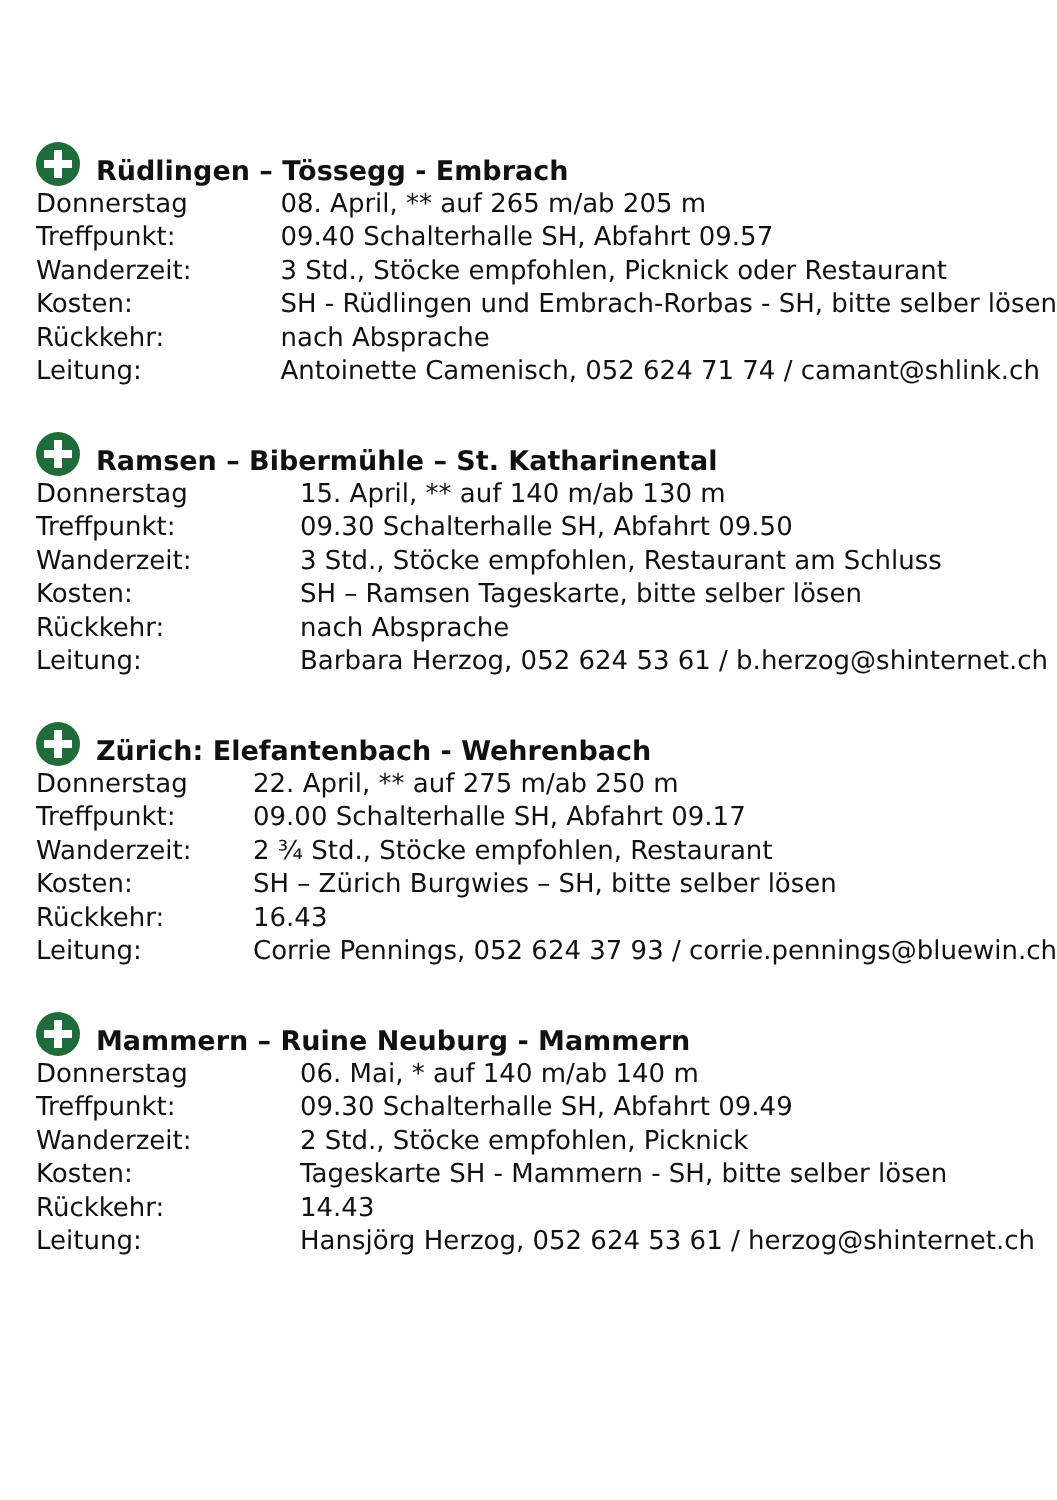Rüdlingen – Tössegg - Embrach
| Donnerstag | 08. April, ** auf 265 m/ab 205 m |
| Treffpunkt: | 09.40 Schalterhalle SH, Abfahrt 09.57 |
| Wanderzeit: | 3 Std., Stöcke empfohlen, Picknick oder Restaurant |
| Kosten: | SH - Rüdlingen und Embrach-Rorbas - SH, bitte selber lösen |
| Rückkehr: | nach Absprache |
| Leitung: | Antoinette Camenisch, 052 624 71 74 / camant@shlink.ch |
Ramsen – Bibermühle – St. Katharinental
| Donnerstag | 15. April, ** auf 140 m/ab 130 m |
| Treffpunkt: | 09.30 Schalterhalle SH, Abfahrt 09.50 |
| Wanderzeit: | 3 Std., Stöcke empfohlen, Restaurant am Schluss |
| Kosten: | SH – Ramsen Tageskarte, bitte selber lösen |
| Rückkehr: | nach Absprache |
| Leitung: | Barbara Herzog, 052 624 53 61 / b.herzog@shinternet.ch |
Zürich: Elefantenbach - Wehrenbach
| Donnerstag | 22. April, ** auf 275 m/ab 250 m |
| Treffpunkt: | 09.00 Schalterhalle SH, Abfahrt 09.17 |
| Wanderzeit: | 2 ¾ Std., Stöcke empfohlen, Restaurant |
| Kosten: | SH – Zürich Burgwies – SH, bitte selber lösen |
| Rückkehr: | 16.43 |
| Leitung: | Corrie Pennings, 052 624 37 93 / corrie.pennings@bluewin.ch |
Mammern – Ruine Neuburg - Mammern
| Donnerstag | 06. Mai, * auf 140 m/ab 140 m |
| Treffpunkt: | 09.30 Schalterhalle SH, Abfahrt 09.49 |
| Wanderzeit: | 2 Std., Stöcke empfohlen, Picknick |
| Kosten: | Tageskarte SH - Mammern - SH, bitte selber lösen |
| Rückkehr: | 14.43 |
| Leitung: | Hansjörg Herzog, 052 624 53 61 / herzog@shinternet.ch |